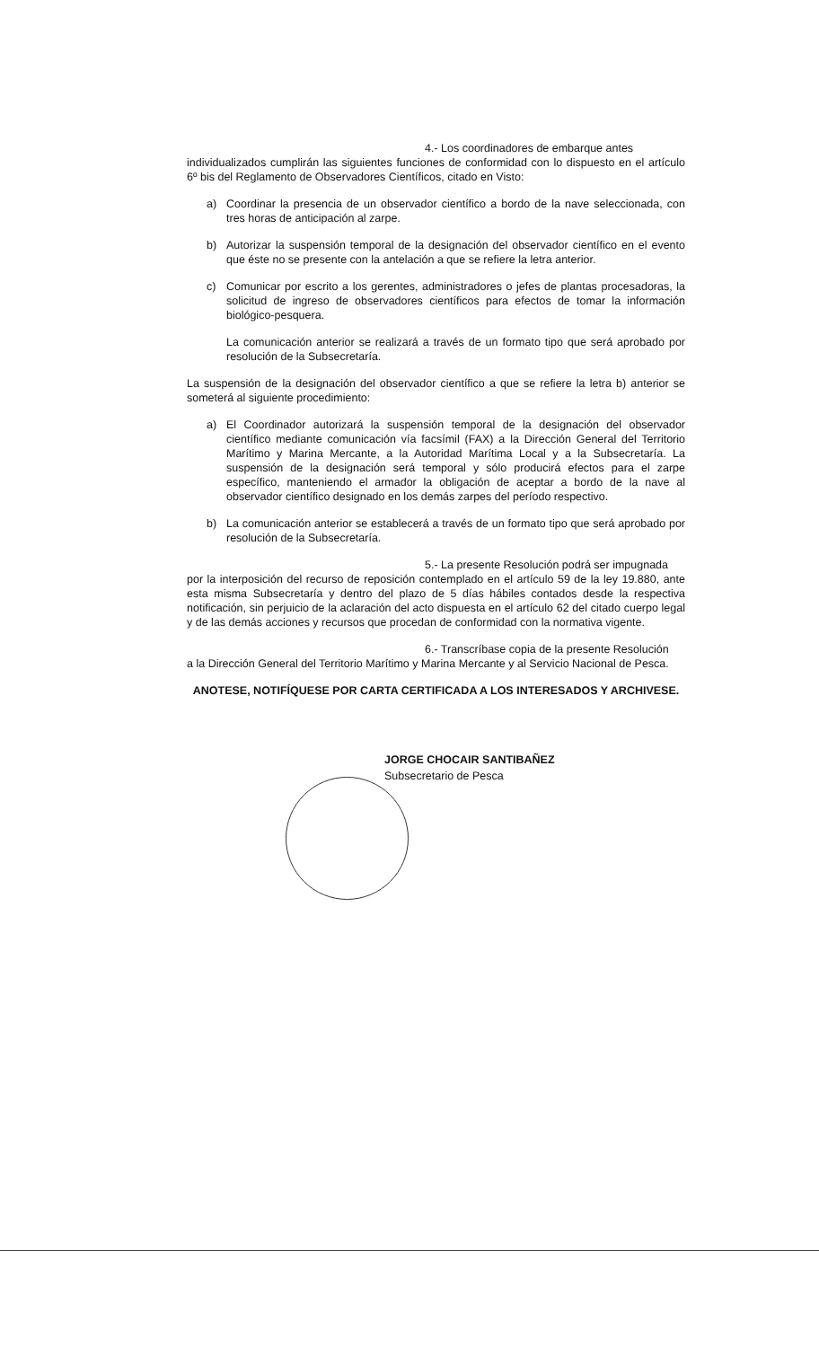4.- Los coordinadores de embarque antes
individualizados cumplirán las siguientes funciones de conformidad con lo dispuesto en el artículo 6º bis del Reglamento de Observadores Científicos, citado en Visto:
a) Coordinar la presencia de un observador científico a bordo de la nave seleccionada, con tres horas de anticipación al zarpe.
b) Autorizar la suspensión temporal de la designación del observador científico en el evento que éste no se presente con la antelación a que se refiere la letra anterior.
c) Comunicar por escrito a los gerentes, administradores o jefes de plantas procesadoras, la solicitud de ingreso de observadores científicos para efectos de tomar la información biológico-pesquera.
La comunicación anterior se realizará a través de un formato tipo que será aprobado por resolución de la Subsecretaría.
La suspensión de la designación del observador científico a que se refiere la letra b) anterior se someterá al siguiente procedimiento:
a) El Coordinador autorizará la suspensión temporal de la designación del observador científico mediante comunicación vía facsímil (FAX) a la Dirección General del Territorio Marítimo y Marina Mercante, a la Autoridad Marítima Local y a la Subsecretaría. La suspensión de la designación será temporal y sólo producirá efectos para el zarpe específico, manteniendo el armador la obligación de aceptar a bordo de la nave al observador científico designado en los demás zarpes del período respectivo.
b) La comunicación anterior se establecerá a través de un formato tipo que será aprobado por resolución de la Subsecretaría.
5.- La presente Resolución podrá ser impugnada
por la interposición del recurso de reposición contemplado en el artículo 59 de la ley 19.880, ante esta misma Subsecretaría y dentro del plazo de 5 días hábiles contados desde la respectiva notificación, sin perjuicio de la aclaración del acto dispuesta en el artículo 62 del citado cuerpo legal y de las demás acciones y recursos que procedan de conformidad con la normativa vigente.
6.- Transcríbase copia de la presente Resolución
a la Dirección General del Territorio Marítimo y Marina Mercante y al Servicio Nacional de Pesca.
ANOTESE, NOTIFÍQUESE POR CARTA CERTIFICADA A LOS INTERESADOS Y ARCHIVESE.
JORGE CHOCAIR SANTIBAÑEZ
Subsecretario de Pesca